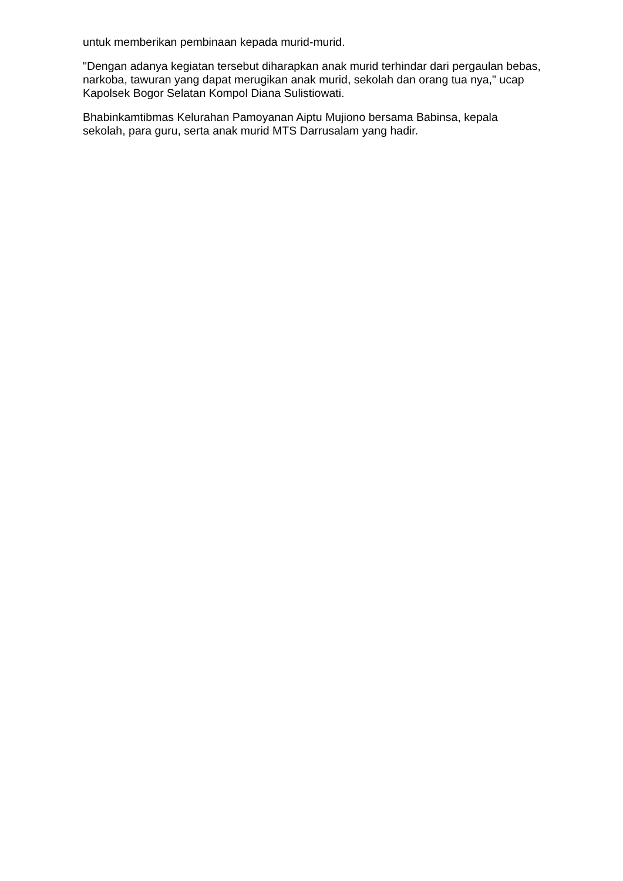untuk memberikan pembinaan kepada murid-murid.
"Dengan adanya kegiatan tersebut diharapkan anak murid terhindar dari pergaulan bebas, narkoba, tawuran yang dapat merugikan anak murid, sekolah dan orang tua nya," ucap Kapolsek Bogor Selatan Kompol Diana Sulistiowati.
Bhabinkamtibmas Kelurahan Pamoyanan Aiptu Mujiono bersama Babinsa, kepala sekolah, para guru, serta anak murid MTS Darrusalam yang hadir.